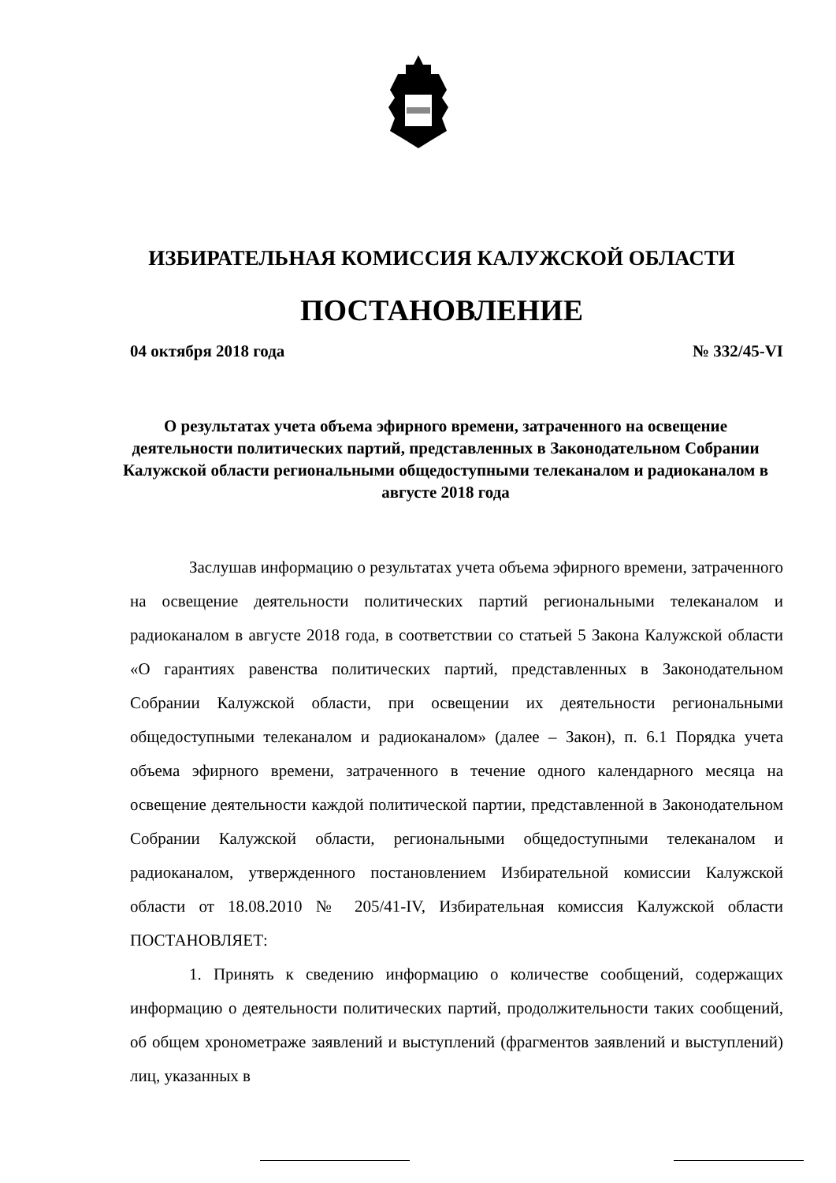ИЗБИРАТЕЛЬНАЯ КОМИССИЯ КАЛУЖСКОЙ ОБЛАСТИ
ПОСТАНОВЛЕНИЕ
04 октября 2018 года № 332/45-VI
О результатах учета объема эфирного времени, затраченного на освещение деятельности политических партий, представленных в Законодательном Собрании Калужской области региональными общедоступными телеканалом и радиоканалом в августе 2018 года
Заслушав информацию о результатах учета объема эфирного времени, затраченного на освещение деятельности политических партий региональными телеканалом и радиоканалом в августе 2018 года, в соответствии со статьей 5 Закона Калужской области «О гарантиях равенства политических партий, представленных в Законодательном Собрании Калужской области, при освещении их деятельности региональными общедоступными телеканалом и радиоканалом» (далее – Закон), п. 6.1 Порядка учета объема эфирного времени, затраченного в течение одного календарного месяца на освещение деятельности каждой политической партии, представленной в Законодательном Собрании Калужской области, региональными общедоступными телеканалом и радиоканалом, утвержденного постановлением Избирательной комиссии Калужской области от 18.08.2010 № 205/41-IV, Избирательная комиссия Калужской области ПОСТАНОВЛЯЕТ:
1. Принять к сведению информацию о количестве сообщений, содержащих информацию о деятельности политических партий, продолжительности таких сообщений, об общем хронометраже заявлений и выступлений (фрагментов заявлений и выступлений) лиц, указанных в